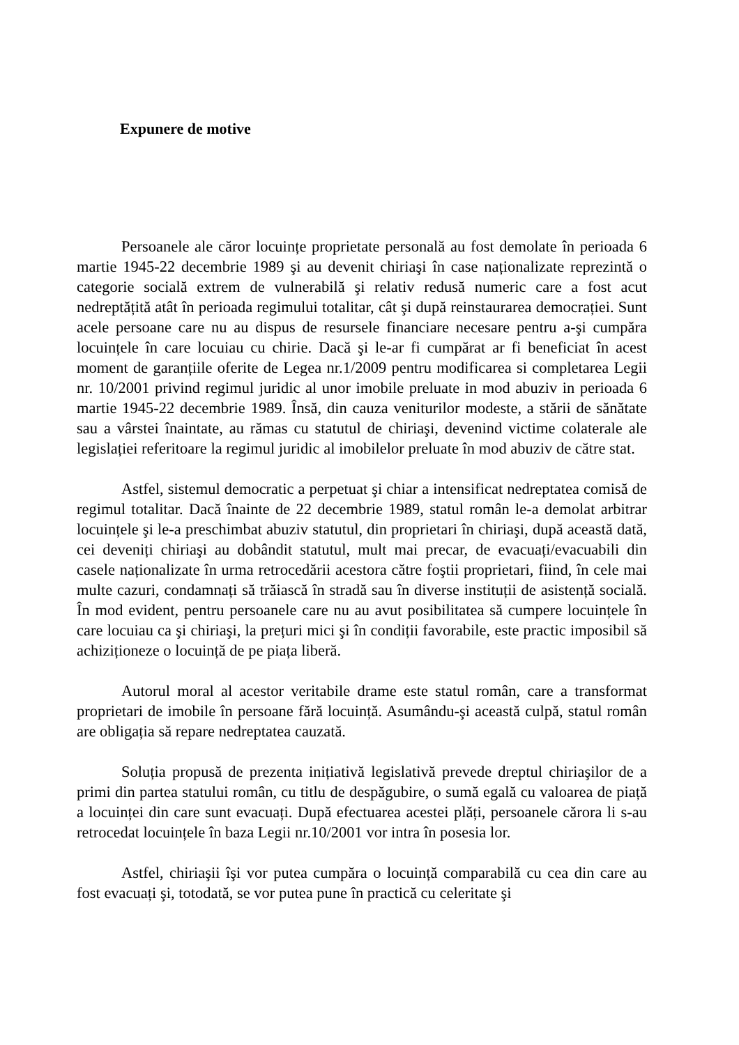Expunere de motive
Persoanele ale căror locuințe proprietate personală au fost demolate în perioada 6 martie 1945-22 decembrie 1989 şi au devenit chiriaşi în case naționalizate reprezintă o categorie socială extrem de vulnerabilă şi relativ redusă numeric care a fost acut nedreptățită atât în perioada regimului totalitar, cât şi după reinstaurarea democrației. Sunt acele persoane care nu au dispus de resursele financiare necesare pentru a-şi cumpăra locuințele în care locuiau cu chirie. Dacă şi le-ar fi cumpărat ar fi beneficiat în acest moment de garanțiile oferite de Legea nr.1/2009 pentru modificarea si completarea Legii nr. 10/2001 privind regimul juridic al unor imobile preluate in mod abuziv in perioada 6 martie 1945-22 decembrie 1989. Însă, din cauza veniturilor modeste, a stării de sănătate sau a vârstei înaintate, au rămas cu statutul de chiriaşi, devenind victime colaterale ale legislației referitoare la regimul juridic al imobilelor preluate în mod abuziv de către stat.
Astfel, sistemul democratic a perpetuat şi chiar a intensificat nedreptatea comisă de regimul totalitar. Dacă înainte de 22 decembrie 1989, statul român le-a demolat arbitrar locuințele şi le-a preschimbat abuziv statutul, din proprietari în chiriaşi, după această dată, cei deveniți chiriaşi au dobândit statutul, mult mai precar, de evacuați/evacuabili din casele naționalizate în urma retrocedării acestora către foştii proprietari, fiind, în cele mai multe cazuri, condamnați să trăiască în stradă sau în diverse instituții de asistență socială. În mod evident, pentru persoanele care nu au avut posibilitatea să cumpere locuințele în care locuiau ca şi chiriaşi, la prețuri mici şi în condiții favorabile, este practic imposibil să achiziționeze o locuință de pe piața liberă.
Autorul moral al acestor veritabile drame este statul român, care a transformat proprietari de imobile în persoane fără locuință. Asumându-şi această culpă, statul român are obligația să repare nedreptatea cauzată.
Soluția propusă de prezenta inițiativă legislativă prevede dreptul chiriaşilor de a primi din partea statului român, cu titlu de despăgubire, o sumă egală cu valoarea de piață a locuinței din care sunt evacuați. După efectuarea acestei plăți, persoanele cărora li s-au retrocedat locuințele în baza Legii nr.10/2001 vor intra în posesia lor.
Astfel, chiriaşii îşi vor putea cumpăra o locuință comparabilă cu cea din care au fost evacuați şi, totodată, se vor putea pune în practică cu celeritate şi